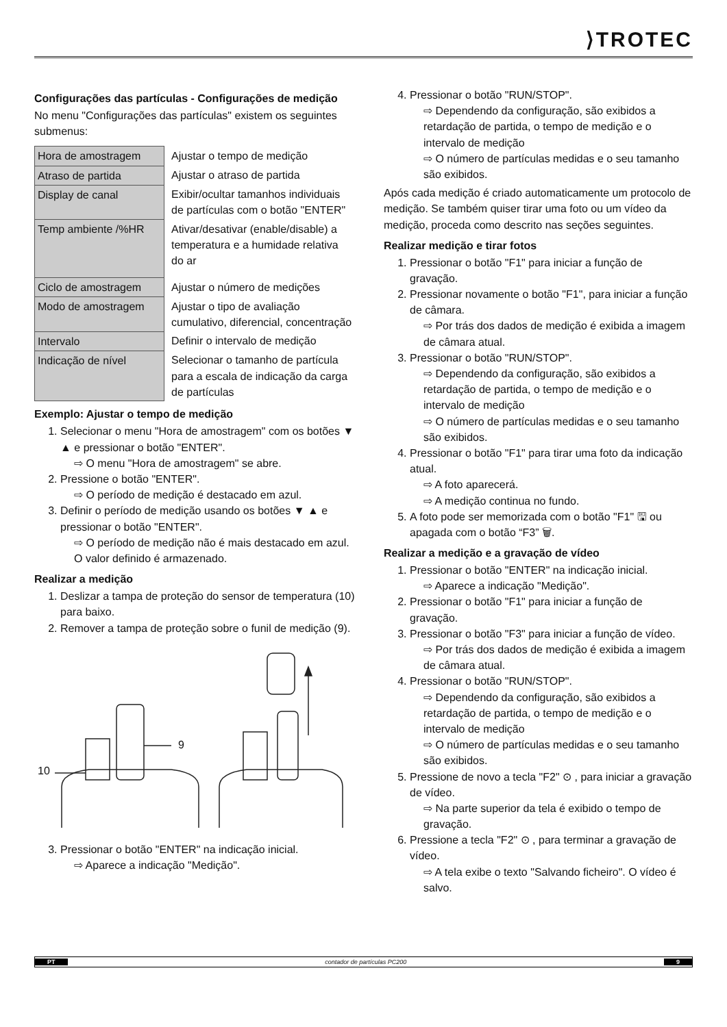⟩TROTEC
Configurações das partículas - Configurações de medição
No menu "Configurações das partículas" existem os seguintes submenus:
| Hora de amostragem | Ajustar o tempo de medição |
| Atraso de partida | Ajustar o atraso de partida |
| Display de canal | Exibir/ocultar tamanhos individuais de partículas com o botão "ENTER" |
| Temp ambiente /%HR | Ativar/desativar (enable/disable) a temperatura e a humidade relativa do ar |
| Ciclo de amostragem | Ajustar o número de medições |
| Modo de amostragem | Ajustar o tipo de avaliação cumulativo, diferencial, concentração |
| Intervalo | Definir o intervalo de medição |
| Indicação de nível | Selecionar o tamanho de partícula para a escala de indicação da carga de partículas |
Exemplo: Ajustar o tempo de medição
1. Selecionar o menu "Hora de amostragem" com os botões ▼ ▲ e pressionar o botão "ENTER".
⇨ O menu "Hora de amostragem" se abre.
2. Pressione o botão "ENTER".
⇨ O período de medição é destacado em azul.
3. Definir o período de medição usando os botões ▼ ▲ e pressionar o botão "ENTER".
⇨ O período de medição não é mais destacado em azul. O valor definido é armazenado.
Realizar a medição
1. Deslizar a tampa de proteção do sensor de temperatura (10) para baixo.
2. Remover a tampa de proteção sobre o funil de medição (9).
10
9
3. Pressionar o botão "ENTER" na indicação inicial.
⇨ Aparece a indicação "Medição".
4. Pressionar o botão "RUN/STOP".
⇨ Dependendo da configuração, são exibidos a retardação de partida, o tempo de medição e o intervalo de medição
⇨ O número de partículas medidas e o seu tamanho são exibidos.
Após cada medição é criado automaticamente um protocolo de medição. Se também quiser tirar uma foto ou um vídeo da medição, proceda como descrito nas seções seguintes.
Realizar medição e tirar fotos
1. Pressionar o botão "F1" para iniciar a função de gravação.
2. Pressionar novamente o botão "F1", para iniciar a função de câmara.
⇨ Por trás dos dados de medição é exibida a imagem de câmara atual.
3. Pressionar o botão "RUN/STOP".
⇨ Dependendo da configuração, são exibidos a retardação de partida, o tempo de medição e o intervalo de medição
⇨ O número de partículas medidas e o seu tamanho são exibidos.
4. Pressionar o botão "F1" para tirar uma foto da indicação atual.
⇨ A foto aparecerá.
⇨ A medição continua no fundo.
5. A foto pode ser memorizada com o botão "F1" 🖫 ou apagada com o botão “F3” 🗑.
Realizar a medição e a gravação de vídeo
1. Pressionar o botão "ENTER" na indicação inicial.
⇨ Aparece a indicação "Medição".
2. Pressionar o botão "F1" para iniciar a função de gravação.
3. Pressionar o botão "F3" para iniciar a função de vídeo.
⇨ Por trás dos dados de medição é exibida a imagem de câmara atual.
4. Pressionar o botão "RUN/STOP".
⇨ Dependendo da configuração, são exibidos a retardação de partida, o tempo de medição e o intervalo de medição
⇨ O número de partículas medidas e o seu tamanho são exibidos.
5. Pressione de novo a tecla "F2" ⊙ , para iniciar a gravação de vídeo.
⇨ Na parte superior da tela é exibido o tempo de gravação.
6. Pressione a tecla "F2" ⊙ , para terminar a gravação de vídeo.
⇨ A tela exibe o texto "Salvando ficheiro". O vídeo é salvo.
PT contador de partículas PC200 9